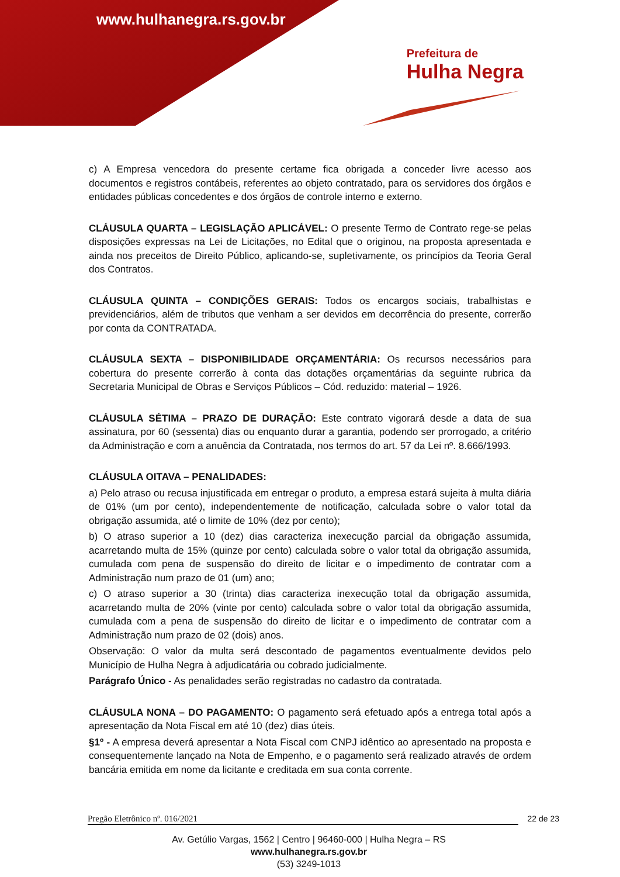www.hulhanegra.rs.gov.br
Prefeitura de
Hulha Negra
c) A Empresa vencedora do presente certame fica obrigada a conceder livre acesso aos documentos e registros contábeis, referentes ao objeto contratado, para os servidores dos órgãos e entidades públicas concedentes e dos órgãos de controle interno e externo.
CLÁUSULA QUARTA – LEGISLAÇÃO APLICÁVEL: O presente Termo de Contrato rege-se pelas disposições expressas na Lei de Licitações, no Edital que o originou, na proposta apresentada e ainda nos preceitos de Direito Público, aplicando-se, supletivamente, os princípios da Teoria Geral dos Contratos.
CLÁUSULA QUINTA – CONDIÇÕES GERAIS: Todos os encargos sociais, trabalhistas e previdenciários, além de tributos que venham a ser devidos em decorrência do presente, correrão por conta da CONTRATADA.
CLÁUSULA SEXTA – DISPONIBILIDADE ORÇAMENTÁRIA: Os recursos necessários para cobertura do presente correrão à conta das dotações orçamentárias da seguinte rubrica da Secretaria Municipal de Obras e Serviços Públicos – Cód. reduzido: material – 1926.
CLÁUSULA SÉTIMA – PRAZO DE DURAÇÃO: Este contrato vigorará desde a data de sua assinatura, por 60 (sessenta) dias ou enquanto durar a garantia, podendo ser prorrogado, a critério da Administração e com a anuência da Contratada, nos termos do art. 57 da Lei nº. 8.666/1993.
CLÁUSULA OITAVA – PENALIDADES:
a) Pelo atraso ou recusa injustificada em entregar o produto, a empresa estará sujeita à multa diária de 01% (um por cento), independentemente de notificação, calculada sobre o valor total da obrigação assumida, até o limite de 10% (dez por cento);
b) O atraso superior a 10 (dez) dias caracteriza inexecução parcial da obrigação assumida, acarretando multa de 15% (quinze por cento) calculada sobre o valor total da obrigação assumida, cumulada com pena de suspensão do direito de licitar e o impedimento de contratar com a Administração num prazo de 01 (um) ano;
c) O atraso superior a 30 (trinta) dias caracteriza inexecução total da obrigação assumida, acarretando multa de 20% (vinte por cento) calculada sobre o valor total da obrigação assumida, cumulada com a pena de suspensão do direito de licitar e o impedimento de contratar com a Administração num prazo de 02 (dois) anos.
Observação: O valor da multa será descontado de pagamentos eventualmente devidos pelo Município de Hulha Negra à adjudicatária ou cobrado judicialmente.
Parágrafo Único - As penalidades serão registradas no cadastro da contratada.
CLÁUSULA NONA – DO PAGAMENTO: O pagamento será efetuado após a entrega total após a apresentação da Nota Fiscal em até 10 (dez) dias úteis.
§1º - A empresa deverá apresentar a Nota Fiscal com CNPJ idêntico ao apresentado na proposta e consequentemente lançado na Nota de Empenho, e o pagamento será realizado através de ordem bancária emitida em nome da licitante e creditada em sua conta corrente.
Pregão Eletrônico nº. 016/2021 22 de 23
Av. Getúlio Vargas, 1562 | Centro | 96460-000 | Hulha Negra – RS
www.hulhanegra.rs.gov.br
(53) 3249-1013